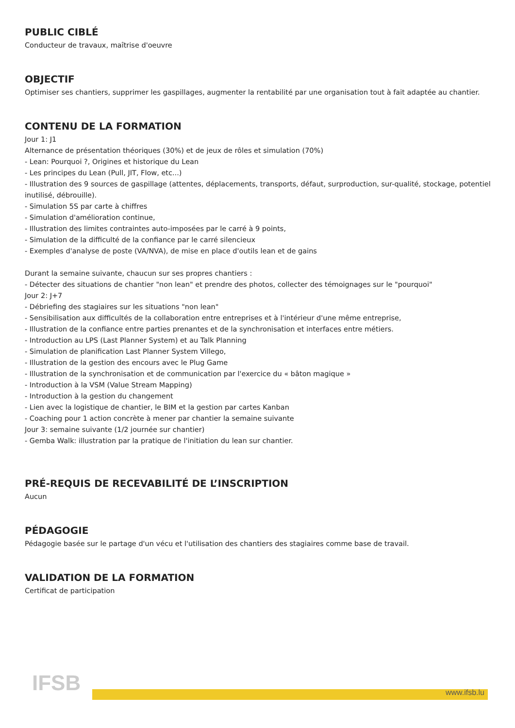PUBLIC CIBLÉ
Conducteur de travaux, maîtrise d'oeuvre
OBJECTIF
Optimiser ses chantiers, supprimer les gaspillages, augmenter la rentabilité par une organisation tout à fait adaptée au chantier.
CONTENU DE LA FORMATION
Jour 1: J1
Alternance de présentation théoriques (30%) et de jeux de rôles et simulation (70%)
- Lean: Pourquoi ?, Origines et historique du Lean
- Les principes du Lean (Pull, JIT, Flow, etc...)
- Illustration des 9 sources de gaspillage (attentes, déplacements, transports, défaut, surproduction, sur-qualité, stockage, potentiel inutilisé, débrouille).
- Simulation 5S par carte à chiffres
- Simulation d'amélioration continue,
- Illustration des limites contraintes auto-imposées par le carré à 9 points,
- Simulation de la difficulté de la confiance par le carré silencieux
- Exemples d'analyse de poste (VA/NVA), de mise en place d'outils lean et de gains
Durant la semaine suivante, chaucun sur ses propres chantiers :
- Détecter des situations de chantier "non lean" et prendre des photos, collecter des témoignages sur le "pourquoi"
Jour 2: J+7
- Débriefing des stagiaires sur les situations "non lean"
- Sensibilisation aux difficultés de la collaboration entre entreprises et à l'intérieur d'une même entreprise,
- Illustration de la confiance entre parties prenantes et de la synchronisation et interfaces entre métiers.
- Introduction au LPS (Last Planner System) et au Talk Planning
- Simulation de planification Last Planner System Villego,
- Illustration de la gestion des encours avec le Plug Game
- Illustration de la synchronisation et de communication par l'exercice du « bâton magique »
- Introduction à la VSM (Value Stream Mapping)
- Introduction à la gestion du changement
- Lien avec la logistique de chantier, le BIM et la gestion par cartes Kanban
- Coaching pour 1 action concrète à mener par chantier la semaine suivante
Jour 3: semaine suivante (1/2 journée sur chantier)
- Gemba Walk: illustration par la pratique de l'initiation du lean sur chantier.
PRÉ-REQUIS DE RECEVABILITÉ DE L’INSCRIPTION
Aucun
PÉDAGOGIE
Pédagogie basée sur le partage d'un vécu et l'utilisation des chantiers des stagiaires comme base de travail.
VALIDATION DE LA FORMATION
Certificat de participation
IFSB www.ifsb.lu